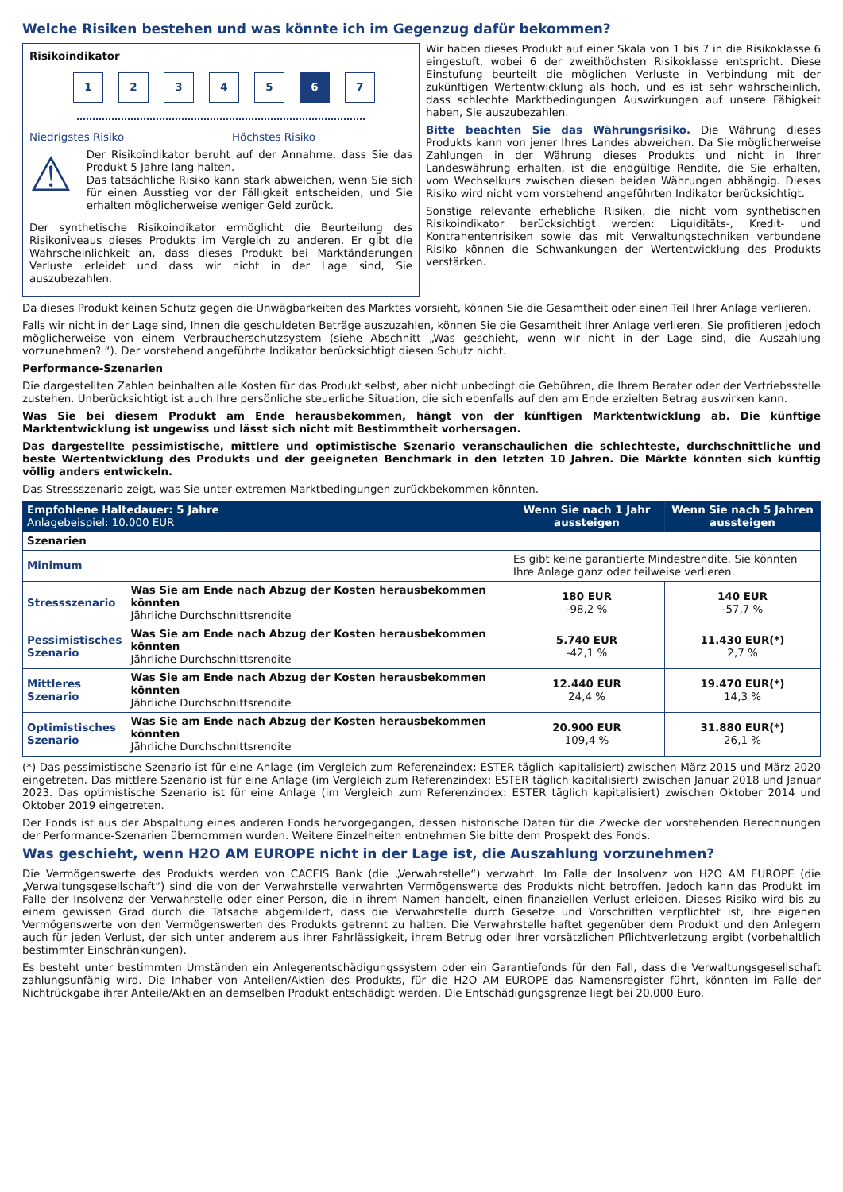Welche Risiken bestehen und was könnte ich im Gegenzug dafür bekommen?
Risikoindikator
12345 6 7
Niedrigstes Risiko Höchstes Risiko
⚠
Der Risikoindikator beruht auf der Annahme, dass Sie das Produkt 5 Jahre lang halten.
Das tatsächliche Risiko kann stark abweichen, wenn Sie sich für einen Ausstieg vor der Fälligkeit entscheiden, und Sie erhalten möglicherweise weniger Geld zurück.
Der synthetische Risikoindikator ermöglicht die Beurteilung des Risikoniveaus dieses Produkts im Vergleich zu anderen. Er gibt die Wahrscheinlichkeit an, dass dieses Produkt bei Marktänderungen Verluste erleidet und dass wir nicht in der Lage sind, Sie auszubezahlen.
Wir haben dieses Produkt auf einer Skala von 1 bis 7 in die Risikoklasse 6 eingestuft, wobei 6 der zweithöchsten Risikoklasse entspricht. Diese Einstufung beurteilt die möglichen Verluste in Verbindung mit der zukünftigen Wertentwicklung als hoch, und es ist sehr wahrscheinlich, dass schlechte Marktbedingungen Auswirkungen auf unsere Fähigkeit haben, Sie auszubezahlen.
Bitte beachten Sie das Währungsrisiko. Die Währung dieses Produkts kann von jener Ihres Landes abweichen. Da Sie möglicherweise Zahlungen in der Währung dieses Produkts und nicht in Ihrer Landeswährung erhalten, ist die endgültige Rendite, die Sie erhalten, vom Wechselkurs zwischen diesen beiden Währungen abhängig. Dieses Risiko wird nicht vom vorstehend angeführten Indikator berücksichtigt.
Sonstige relevante erhebliche Risiken, die nicht vom synthetischen Risikoindikator berücksichtigt werden: Liquiditäts-, Kredit- und Kontrahentenrisiken sowie das mit Verwaltungstechniken verbundene Risiko können die Schwankungen der Wertentwicklung des Produkts verstärken.
Da dieses Produkt keinen Schutz gegen die Unwägbarkeiten des Marktes vorsieht, können Sie die Gesamtheit oder einen Teil Ihrer Anlage verlieren.
Falls wir nicht in der Lage sind, Ihnen die geschuldeten Beträge auszuzahlen, können Sie die Gesamtheit Ihrer Anlage verlieren. Sie profitieren jedoch möglicherweise von einem Verbraucherschutzsystem (siehe Abschnitt „Was geschieht, wenn wir nicht in der Lage sind, die Auszahlung vorzunehmen? “). Der vorstehend angeführte Indikator berücksichtigt diesen Schutz nicht.
Performance-Szenarien
Die dargestellten Zahlen beinhalten alle Kosten für das Produkt selbst, aber nicht unbedingt die Gebühren, die Ihrem Berater oder der Vertriebsstelle zustehen. Unberücksichtigt ist auch Ihre persönliche steuerliche Situation, die sich ebenfalls auf den am Ende erzielten Betrag auswirken kann.
Was Sie bei diesem Produkt am Ende herausbekommen, hängt von der künftigen Marktentwicklung ab. Die künftige Marktentwicklung ist ungewiss und lässt sich nicht mit Bestimmtheit vorhersagen.
Das dargestellte pessimistische, mittlere und optimistische Szenario veranschaulichen die schlechteste, durchschnittliche und beste Wertentwicklung des Produkts und der geeigneten Benchmark in den letzten 10 Jahren. Die Märkte könnten sich künftig völlig anders entwickeln.
Das Stressszenario zeigt, was Sie unter extremen Marktbedingungen zurückbekommen könnten.
| Empfohlene Haltedauer: 5 Jahre Anlagebeispiel: 10.000 EUR | | Wenn Sie nach 1 Jahr aussteigen | Wenn Sie nach 5 Jahren aussteigen |
| --- | --- | --- | --- |
| Szenarien | | | |
| Minimum | | Es gibt keine garantierte Mindestrendite. Sie könnten Ihre Anlage ganz oder teilweise verlieren. | |
| Stressszenario | Was Sie am Ende nach Abzug der Kosten herausbekommen könnten Jährliche Durchschnittsrendite | 180 EUR -98,2 % | 140 EUR -57,7 % |
| Pessimistisches Szenario | Was Sie am Ende nach Abzug der Kosten herausbekommen könnten Jährliche Durchschnittsrendite | 5.740 EUR -42,1 % | 11.430 EUR(*) 2,7 % |
| Mittleres Szenario | Was Sie am Ende nach Abzug der Kosten herausbekommen könnten Jährliche Durchschnittsrendite | 12.440 EUR 24,4 % | 19.470 EUR(*) 14,3 % |
| Optimistisches Szenario | Was Sie am Ende nach Abzug der Kosten herausbekommen könnten Jährliche Durchschnittsrendite | 20.900 EUR 109,4 % | 31.880 EUR(*) 26,1 % |
(*) Das pessimistische Szenario ist für eine Anlage (im Vergleich zum Referenzindex: ESTER täglich kapitalisiert) zwischen März 2015 und März 2020 eingetreten. Das mittlere Szenario ist für eine Anlage (im Vergleich zum Referenzindex: ESTER täglich kapitalisiert) zwischen Januar 2018 und Januar 2023. Das optimistische Szenario ist für eine Anlage (im Vergleich zum Referenzindex: ESTER täglich kapitalisiert) zwischen Oktober 2014 und Oktober 2019 eingetreten.
Der Fonds ist aus der Abspaltung eines anderen Fonds hervorgegangen, dessen historische Daten für die Zwecke der vorstehenden Berechnungen der Performance-Szenarien übernommen wurden. Weitere Einzelheiten entnehmen Sie bitte dem Prospekt des Fonds.
Was geschieht, wenn H2O AM EUROPE nicht in der Lage ist, die Auszahlung vorzunehmen?
Die Vermögenswerte des Produkts werden von CACEIS Bank (die „Verwahrstelle“) verwahrt. Im Falle der Insolvenz von H2O AM EUROPE (die „Verwaltungsgesellschaft“) sind die von der Verwahrstelle verwahrten Vermögenswerte des Produkts nicht betroffen. Jedoch kann das Produkt im Falle der Insolvenz der Verwahrstelle oder einer Person, die in ihrem Namen handelt, einen finanziellen Verlust erleiden. Dieses Risiko wird bis zu einem gewissen Grad durch die Tatsache abgemildert, dass die Verwahrstelle durch Gesetze und Vorschriften verpflichtet ist, ihre eigenen Vermögenswerte von den Vermögenswerten des Produkts getrennt zu halten. Die Verwahrstelle haftet gegenüber dem Produkt und den Anlegern auch für jeden Verlust, der sich unter anderem aus ihrer Fahrlässigkeit, ihrem Betrug oder ihrer vorsätzlichen Pflichtverletzung ergibt (vorbehaltlich bestimmter Einschränkungen).
Es besteht unter bestimmten Umständen ein Anlegerentschädigungssystem oder ein Garantiefonds für den Fall, dass die Verwaltungsgesellschaft zahlungsunfähig wird. Die Inhaber von Anteilen/Aktien des Produkts, für die H2O AM EUROPE das Namensregister führt, könnten im Falle der Nichtrückgabe ihrer Anteile/Aktien an demselben Produkt entschädigt werden. Die Entschädigungsgrenze liegt bei 20.000 Euro.